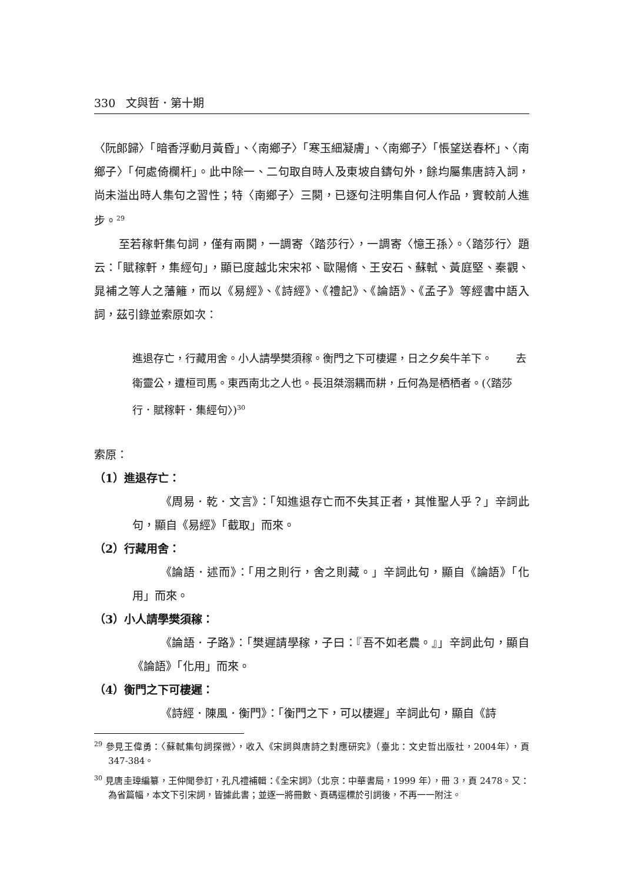330 文與哲．第十期
〈阮郎歸〉「暗香浮動月黃昏」、〈南鄉子〉「寒玉細凝膚」、〈南鄉子〉「悵望送春杯」、〈南鄉子〉「何處倚欄杆」。此中除一、二句取自時人及東坡自鑄句外，餘均屬集唐詩入詞，尚未溢出時人集句之習性；特〈南鄉子〉三闋，已逐句注明集自何人作品，實較前人進步。<sup>29</sup>
至若稼軒集句詞，僅有兩闋，一調寄〈踏莎行〉，一調寄〈憶王孫〉。〈踏莎行〉題云：「賦稼軒，集經句」，顯已度越北宋宋祁、歐陽脩、王安石、蘇軾、黃庭堅、秦觀、晁補之等人之藩籬，而以《易經》、《詩經》、《禮記》、《論語》、《孟子》等經書中語入詞，茲引錄並索原如次：
進退存亡，行藏用舍。小人請學樊須稼。衡門之下可棲遲，日之夕矣牛羊下。 去衛靈公，遭桓司馬。東西南北之人也。長沮桀溺耦而耕，丘何為是栖栖者。(〈踏莎行．賦稼軒．集經句〉)<sup>30</sup>
索原：
（1）進退存亡：
《周易．乾．文言》：「知進退存亡而不失其正者，其惟聖人乎？」辛詞此句，顯自《易經》「截取」而來。
（2）行藏用舍：
《論語．述而》：「用之則行，舍之則藏。」辛詞此句，顯自《論語》「化用」而來。
（3）小人請學樊須稼：
《論語．子路》：「樊遲請學稼，子曰：『吾不如老農。』」辛詞此句，顯自《論語》「化用」而來。
（4）衡門之下可棲遲：
《詩經．陳風．衡門》：「衡門之下，可以棲遲」辛詞此句，顯自《詩
<sup>29</sup> 參見王偉勇：〈蘇軾集句詞探微〉，收入《宋詞與唐詩之對應研究》（臺北：文史哲出版社，2004年），頁 347-384。
<sup>30</sup> 見唐圭璋編纂，王仲聞參訂，孔凡禮補輯：《全宋詞》（北京：中華書局，1999 年），冊 3，頁 2478。又：為省篇幅，本文下引宋詞，皆據此書；並逐一將冊數、頁碼逕標於引詞後，不再一一附注。